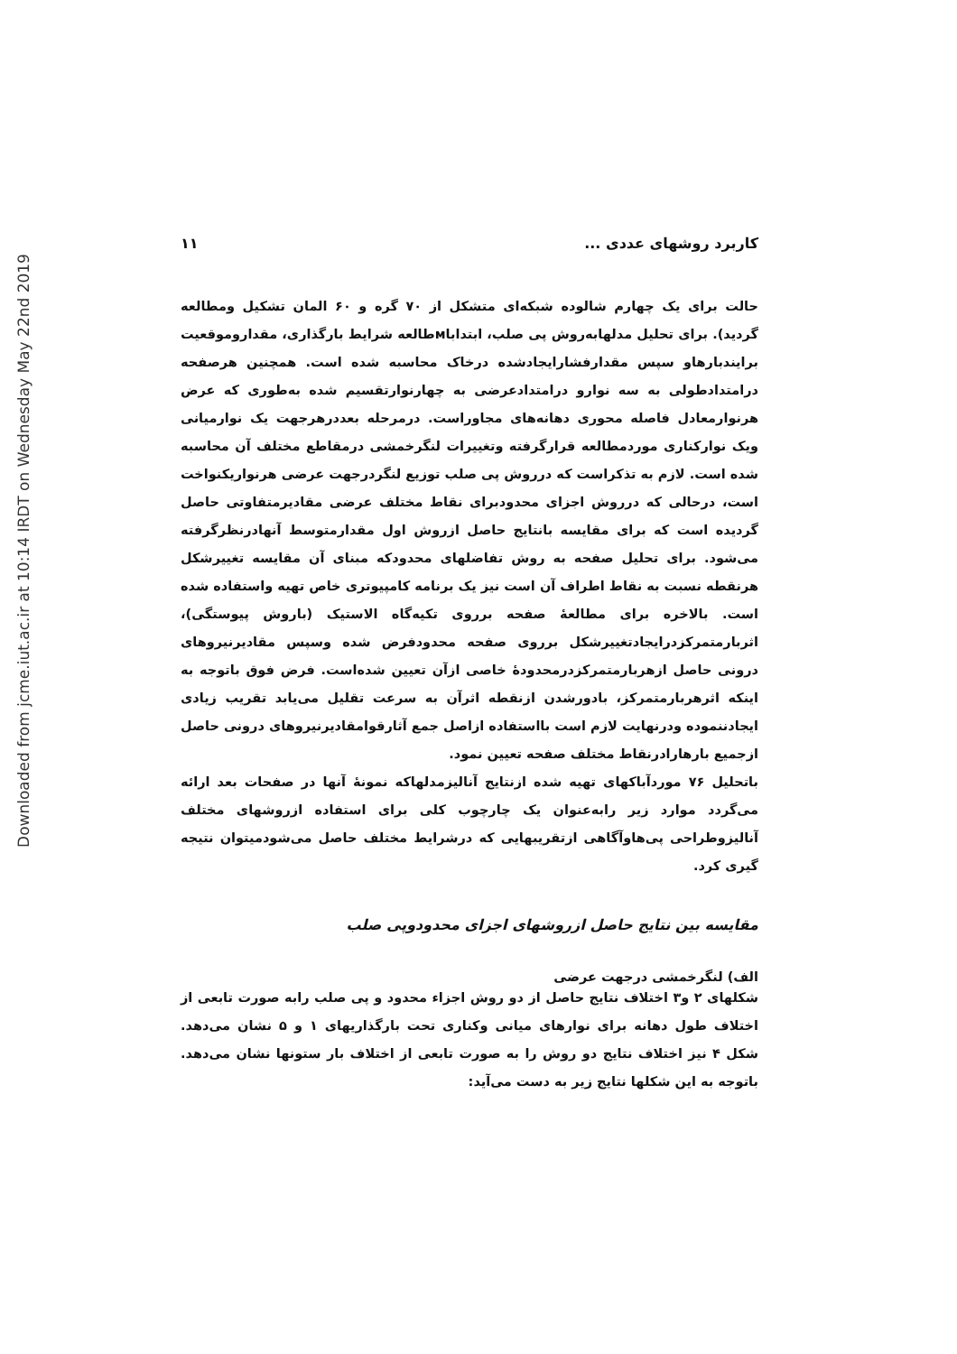Downloaded from jcme.iut.ac.ir at 10:14 IRDT on Wednesday May 22nd 2019
کاربرد روشهای عددی ... ۱۱
حالت برای یک چهارم شالوده شبکه‌ای متشکل از ۷۰ گره و ۶۰ المان تشکیل ومطالعه گردید). برای تحلیل مدلهابه‌روش پی صلب، ابتداباмطالعه شرایط بارگذاری، مقداروموقعیت برایندبارهاو سپس مقدارفشارایجادشده درخاک محاسبه شده است. همچنین هرصفحه درامتدادطولی به سه نوارو درامتدادعرضی به چهارنوارتقسیم شده به‌طوری که عرض هرنوارمعادل فاصله محوری دهانه‌های مجاوراست. درمرحله بعددرهرجهت یک نوارمیانی ویک نوارکناری موردمطالعه قرارگرفته وتغییرات لنگرخمشی درمقاطع مختلف آن محاسبه شده است. لازم به تذکراست که درروش پی صلب توزیع لنگردرجهت عرضی هرنواریکنواخت است، درحالی که درروش اجزای محدودبرای نقاط مختلف عرضی مقادیرمتفاوتی حاصل گردیده است که برای مقایسه بانتایج حاصل ازروش اول مقدارمتوسط آنهادرنظرگرفته می‌شود. برای تحلیل صفحه به روش تفاضلهای محدودکه مبنای آن مقایسه تغییرشکل هرنقطه نسبت به نقاط اطراف آن است نیز یک برنامه کامپیوتری خاص تهیه واستفاده شده است. بالاخره برای مطالعهٔ صفحه برروی تکیه‌گاه الاستیک (باروش پیوستگی)، اثربارمتمرکزدرایجادتغییرشکل برروی صفحه محدودفرض شده وسپس مقادیرنیروهای درونی حاصل ازهربارمتمرکزدرمحدودهٔ خاصی ازآن تعیین شده‌است. فرض فوق باتوجه به اینکه اثرهربارمتمرکز، بادورشدن ازنقطه اثرآن به سرعت تقلیل می‌یابد تقریب زیادی ایجادننموده ودرنهایت لازم است بااستفاده ازاصل جمع آثارقوامقادیرنیروهای درونی حاصل ازجمیع بارهارادرنقاط مختلف صفحه تعیین نمود.
باتحلیل ۷۶ موردآباکهای تهیه شده ازنتایج آنالیزمدلهاکه نمونهٔ آنها در صفحات بعد ارائه می‌گردد موارد زیر رابه‌عنوان یک چارچوب کلی برای استفاده ازروشهای مختلف آنالیزوطراحی پی‌هاوآگاهی ازتقریبهایی که درشرایط مختلف حاصل می‌شودمیتوان نتیجه گیری کرد.
مقایسه بین نتایج حاصل ازروشهای اجزای محدودوپی صلب
الف) لنگرخمشی درجهت عرضی
شکلهای ۲ و۳ اختلاف نتایج حاصل از دو روش اجزاء محدود و پی صلب رابه صورت تابعی از اختلاف طول دهانه برای نوارهای میانی وکناری تحت بارگذاریهای ۱ و ۵ نشان می‌دهد. شکل ۴ نیز اختلاف نتایج دو روش را به صورت تابعی از اختلاف بار ستونها نشان می‌دهد. باتوجه به این شکلها نتایج زیر به دست می‌آید: